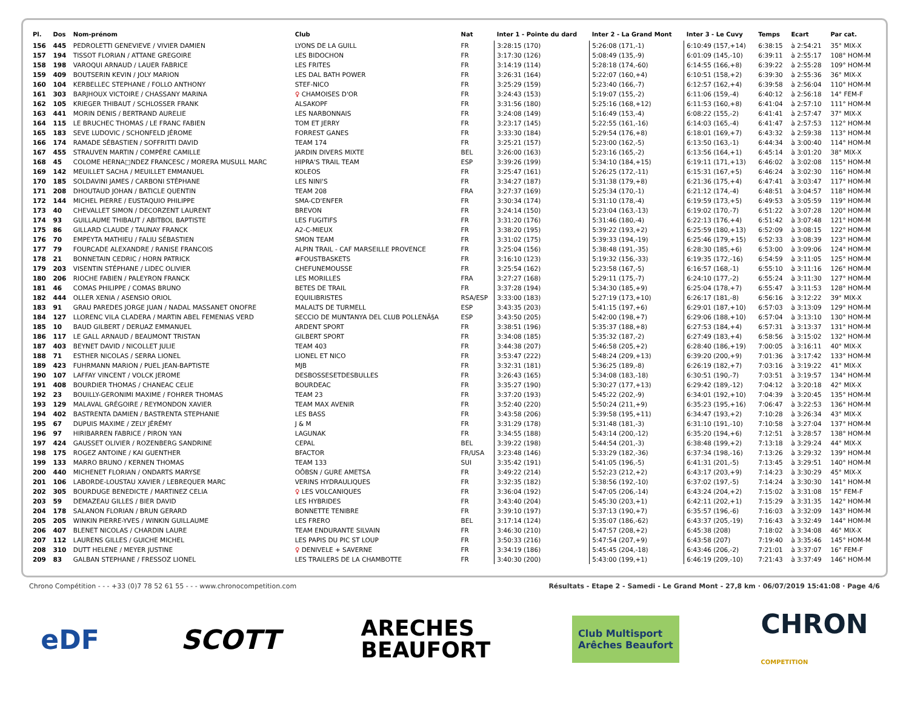| Pl. | Dos | Nom-prénom | Club | Nat | Inter 1 - Pointe du dard | Inter 2 - La Grand Mont | Inter 3 - Le Cuvy | Temps | Ecart | Par cat. |
| --- | --- | --- | --- | --- | --- | --- | --- | --- | --- | --- |
| 156 | 445 | PEDROLETTI GENEVIEVE / VIVIER DAMIEN | LYONS DE LA GUILL | FR | 3:28:15 (170) | 5:26:08 (171,-1) | 6:10:49 (157,+14) | 6:38:15 | à 2:54:21 | 35° MIX-X |
| 157 | 194 | TISSOT FLORIAN / ATTANE GREGOIRE | LES BIDOCHON | FR | 3:17:30 (126) | 5:08:49 (135,-9) | 6:01:09 (145,-10) | 6:39:11 | à 2:55:17 | 108° HOM-M |
| 158 | 198 | VAROQUI ARNAUD / LAUER FABRICE | LES FRITES | FR | 3:14:19 (114) | 5:28:18 (174,-60) | 6:14:55 (166,+8) | 6:39:22 | à 2:55:28 | 109° HOM-M |
| 159 | 409 | BOUTSERIN KEVIN / JOLY MARION | LES DAL BATH POWER | FR | 3:26:31 (164) | 5:22:07 (160,+4) | 6:10:51 (158,+2) | 6:39:30 | à 2:55:36 | 36° MIX-X |
| 160 | 104 | KERBELLEC STEPHANE / FOLLO ANTHONY | STEF-NICO | FR | 3:25:29 (159) | 5:23:40 (166,-7) | 6:12:57 (162,+4) | 6:39:58 | à 2:56:04 | 110° HOM-M |
| 161 | 303 | BARJHOUX VICTOIRE / CHASSANY MARINA | ♀ CHAMOISES D'OR | FR | 3:24:43 (153) | 5:19:07 (155,-2) | 6:11:06 (159,-4) | 6:40:12 | à 2:56:18 | 14° FEM-F |
| 162 | 105 | KRIEGER THIBAUT / SCHLOSSER FRANK | ALSAKOPF | FR | 3:31:56 (180) | 5:25:16 (168,+12) | 6:11:53 (160,+8) | 6:41:04 | à 2:57:10 | 111° HOM-M |
| 163 | 441 | MORIN DENIS / BERTRAND AURELIE | LES NARBONNAIS | FR | 3:24:08 (149) | 5:16:49 (153,-4) | 6:08:22 (155,-2) | 6:41:41 | à 2:57:47 | 37° MIX-X |
| 164 | 115 | LE BRUCHEC THOMAS / LE FRANC FABIEN | TOM ET JERRY | FR | 3:23:17 (145) | 5:22:55 (161,-16) | 6:14:03 (165,-4) | 6:41:47 | à 2:57:53 | 112° HOM-M |
| 165 | 183 | SEVE LUDOVIC / SCHONFELD JÉROME | FORREST GANES | FR | 3:33:30 (184) | 5:29:54 (176,+8) | 6:18:01 (169,+7) | 6:43:32 | à 2:59:38 | 113° HOM-M |
| 166 | 174 | RAMADE SÉBASTIEN / SOFFRITTI DAVID | TEAM 174 | FR | 3:25:21 (157) | 5:23:00 (162,-5) | 6:13:50 (163,-1) | 6:44:34 | à 3:00:40 | 114° HOM-M |
| 167 | 455 | STRAUVEN MARTIN / COMPÉRE CAMILLE | JARDIN DIVERS MIXTE | BEL | 3:26:00 (163) | 5:23:16 (165,-2) | 6:13:56 (164,+1) | 6:45:14 | à 3:01:20 | 38° MIX-X |
| 168 | 45 | COLOME HERNA□NDEZ FRANCESC / MORERA MUSULL MARC | HIPRA'S TRAIL TEAM | ESP | 3:39:26 (199) | 5:34:10 (184,+15) | 6:19:11 (171,+13) | 6:46:02 | à 3:02:08 | 115° HOM-M |
| 169 | 142 | MEUILLET SACHA / MEUILLET EMMANUEL | KOLEOS | FR | 3:25:47 (161) | 5:26:25 (172,-11) | 6:15:31 (167,+5) | 6:46:24 | à 3:02:30 | 116° HOM-M |
| 170 | 185 | SOLDAVINI JAMES / CARBONI STÉPHANE | LES NINI'S | FR | 3:34:27 (187) | 5:31:38 (179,+8) | 6:21:36 (175,+4) | 6:47:41 | à 3:03:47 | 117° HOM-M |
| 171 | 208 | DHOUTAUD JOHAN / BATICLE QUENTIN | TEAM 208 | FRA | 3:27:37 (169) | 5:25:34 (170,-1) | 6:21:12 (174,-4) | 6:48:51 | à 3:04:57 | 118° HOM-M |
| 172 | 144 | MICHEL PIERRE / EUSTAQUIO PHILIPPE | SMA-CD'ENFER | FR | 3:30:34 (174) | 5:31:10 (178,-4) | 6:19:59 (173,+5) | 6:49:53 | à 3:05:59 | 119° HOM-M |
| 173 | 40 | CHEVALLET SIMON / DECORZENT LAURENT | BREVON | FR | 3:24:14 (150) | 5:23:04 (163,-13) | 6:19:02 (170,-7) | 6:51:22 | à 3:07:28 | 120° HOM-M |
| 174 | 93 | GUILLAUME THIBAUT / ABITBOL BAPTISTE | LES FUGITIFS | FR | 3:31:20 (176) | 5:31:46 (180,-4) | 6:22:13 (176,+4) | 6:51:42 | à 3:07:48 | 121° HOM-M |
| 175 | 86 | GILLARD CLAUDE / TAUNAY FRANCK | A2-C-MIEUX | FR | 3:38:20 (195) | 5:39:22 (193,+2) | 6:25:59 (180,+13) | 6:52:09 | à 3:08:15 | 122° HOM-M |
| 176 | 70 | EMPEYTA MATHIEU / FALIU SÉBASTIEN | SMON TEAM | FR | 3:31:02 (175) | 5:39:33 (194,-19) | 6:25:46 (179,+15) | 6:52:33 | à 3:08:39 | 123° HOM-M |
| 177 | 79 | FOURCADE ALEXANDRE / RANISE FRANCOIS | ALPIN TRAIL - CAF MARSEILLE PROVENCE | FR | 3:25:04 (156) | 5:38:48 (191,-35) | 6:28:30 (185,+6) | 6:53:00 | à 3:09:06 | 124° HOM-M |
| 178 | 21 | BONNETAIN CEDRIC / HORN PATRICK | #FOUSTBASKETS | FR | 3:16:10 (123) | 5:19:32 (156,-33) | 6:19:35 (172,-16) | 6:54:59 | à 3:11:05 | 125° HOM-M |
| 179 | 203 | VISENTIN STÉPHANE / LIDEC OLIVIER | CHEFUNEMOUSSE | FR | 3:25:54 (162) | 5:23:58 (167,-5) | 6:16:57 (168,-1) | 6:55:10 | à 3:11:16 | 126° HOM-M |
| 180 | 206 | RIOCHE FABIEN / PALEYRON FRANCK | LES MORILLES | FRA | 3:27:27 (168) | 5:29:11 (175,-7) | 6:24:10 (177,-2) | 6:55:24 | à 3:11:30 | 127° HOM-M |
| 181 | 46 | COMAS PHILIPPE / COMAS BRUNO | BETES DE TRAIL | FR | 3:37:28 (194) | 5:34:30 (185,+9) | 6:25:04 (178,+7) | 6:55:47 | à 3:11:53 | 128° HOM-M |
| 182 | 444 | OLLER XENIA / ASENSIO ORIOL | EQUILIBRISTES | RSA/ESP | 3:33:00 (183) | 5:27:19 (173,+10) | 6:26:17 (181,-8) | 6:56:16 | à 3:12:22 | 39° MIX-X |
| 183 | 91 | GRAU PAREDES JORGE JUAN / NADAL MASSANET ONOFRE | MALALTS DE TURMELL | ESP | 3:43:35 (203) | 5:41:15 (197,+6) | 6:29:01 (187,+10) | 6:57:03 | à 3:13:09 | 129° HOM-M |
| 184 | 127 | LLORENC VILA CLADERA / MARTIN ABEL FEMENIAS VERD | SECCIO DE MUNTANYA DEL CLUB POLLENÃ§A | ESP | 3:43:50 (205) | 5:42:00 (198,+7) | 6:29:06 (188,+10) | 6:57:04 | à 3:13:10 | 130° HOM-M |
| 185 | 10 | BAUD GILBERT / DERUAZ EMMANUEL | ARDENT SPORT | FR | 3:38:51 (196) | 5:35:37 (188,+8) | 6:27:53 (184,+4) | 6:57:31 | à 3:13:37 | 131° HOM-M |
| 186 | 117 | LE GALL ARNAUD / BEAUMONT TRISTAN | GILBERT SPORT | FR | 3:34:08 (185) | 5:35:32 (187,-2) | 6:27:49 (183,+4) | 6:58:56 | à 3:15:02 | 132° HOM-M |
| 187 | 403 | BEYNET DAVID / NICOLLET JULIE | TEAM 403 | FR | 3:44:38 (207) | 5:46:58 (205,+2) | 6:28:40 (186,+19) | 7:00:05 | à 3:16:11 | 40° MIX-X |
| 188 | 71 | ESTHER NICOLAS / SERRA LIONEL | LIONEL ET NICO | FR | 3:53:47 (222) | 5:48:24 (209,+13) | 6:39:20 (200,+9) | 7:01:36 | à 3:17:42 | 133° HOM-M |
| 189 | 423 | FUHRMANN MARION / PUEL JEAN-BAPTISTE | MJB | FR | 3:32:31 (181) | 5:36:25 (189,-8) | 6:26:19 (182,+7) | 7:03:16 | à 3:19:22 | 41° MIX-X |
| 190 | 107 | LAFFAY VINCENT / VOLCK JEROME | DESBOSSESETDESBULLES | FR | 3:26:43 (165) | 5:34:08 (183,-18) | 6:30:51 (190,-7) | 7:03:51 | à 3:19:57 | 134° HOM-M |
| 191 | 408 | BOURDIER THOMAS / CHANEAC CELIE | BOURDEAC | FR | 3:35:27 (190) | 5:30:27 (177,+13) | 6:29:42 (189,-12) | 7:04:12 | à 3:20:18 | 42° MIX-X |
| 192 | 23 | BOUILLY-GERONIMI MAXIME / FOHRER THOMAS | TEAM 23 | FR | 3:37:20 (193) | 5:45:22 (202,-9) | 6:34:01 (192,+10) | 7:04:39 | à 3:20:45 | 135° HOM-M |
| 193 | 129 | MALAVAL GRÉGOIRE / REYMONDON XAVIER | TEAM MAX AVENIR | FR | 3:52:40 (220) | 5:50:24 (211,+9) | 6:35:23 (195,+16) | 7:06:47 | à 3:22:53 | 136° HOM-M |
| 194 | 402 | BASTRENTA DAMIEN / BASTRENTA STEPHANIE | LES BASS | FR | 3:43:58 (206) | 5:39:58 (195,+11) | 6:34:47 (193,+2) | 7:10:28 | à 3:26:34 | 43° MIX-X |
| 195 | 67 | DUPUIS MAXIME / ZELY JÉRÉMY | J & M | FR | 3:31:29 (178) | 5:31:48 (181,-3) | 6:31:10 (191,-10) | 7:10:58 | à 3:27:04 | 137° HOM-M |
| 196 | 97 | HIRIBARREN FABRICE / PIRON YAN | LAGUNAK | FR | 3:34:55 (188) | 5:43:14 (200,-12) | 6:35:20 (194,+6) | 7:12:51 | à 3:28:57 | 138° HOM-M |
| 197 | 424 | GAUSSET OLIVIER / ROZENBERG SANDRINE | CEPAL | BEL | 3:39:22 (198) | 5:44:54 (201,-3) | 6:38:48 (199,+2) | 7:13:18 | à 3:29:24 | 44° MIX-X |
| 198 | 175 | ROGEZ ANTOINE / KAI GUENTHER | BFACTOR | FR/USA | 3:23:48 (146) | 5:33:29 (182,-36) | 6:37:34 (198,-16) | 7:13:26 | à 3:29:32 | 139° HOM-M |
| 199 | 133 | MARRO BRUNO / KERNEN THOMAS | TEAM 133 | SUI | 3:35:42 (191) | 5:41:05 (196,-5) | 6:41:31 (201,-5) | 7:13:45 | à 3:29:51 | 140° HOM-M |
| 200 | 440 | MICHENET FLORIAN / ONDARTS MARYSE | OÔBSN / GURE AMETSA | FR | 3:49:22 (214) | 5:52:23 (212,+2) | 6:43:17 (203,+9) | 7:14:23 | à 3:30:29 | 45° MIX-X |
| 201 | 106 | LABORDE-LOUSTAU XAVIER / LEBREQUER MARC | VERINS HYDRAULIQUES | FR | 3:32:35 (182) | 5:38:56 (192,-10) | 6:37:02 (197,-5) | 7:14:24 | à 3:30:30 | 141° HOM-M |
| 202 | 305 | BOURDUGE BENEDICTE / MARTINEZ CELIA | ♀ LES VOLCANIQUES | FR | 3:36:04 (192) | 5:47:05 (206,-14) | 6:43:24 (204,+2) | 7:15:02 | à 3:31:08 | 15° FEM-F |
| 203 | 59 | DEMAZEAU GILLES / BIER DAVID | LES HYBRIDES | FR | 3:43:40 (204) | 5:45:30 (203,+1) | 6:42:11 (202,+1) | 7:15:29 | à 3:31:35 | 142° HOM-M |
| 204 | 178 | SALANON FLORIAN / BRUN GERARD | BONNETTE TENIBRE | FR | 3:39:10 (197) | 5:37:13 (190,+7) | 6:35:57 (196,-6) | 7:16:03 | à 3:32:09 | 143° HOM-M |
| 205 | 205 | WINKIN PIERRE-YVES / WINKIN GUILLAUME | LES FRERO | BEL | 3:17:14 (124) | 5:35:07 (186,-62) | 6:43:37 (205,-19) | 7:16:43 | à 3:32:49 | 144° HOM-M |
| 206 | 407 | BLENET NICOLAS / CHARDIN LAURE | TEAM ENDURANTE SILVAIN | FR | 3:46:30 (210) | 5:47:57 (208,+2) | 6:45:38 (208) | 7:18:02 | à 3:34:08 | 46° MIX-X |
| 207 | 112 | LAURENS GILLES / GUICHE MICHEL | LES PAPIS DU PIC ST LOUP | FR | 3:50:33 (216) | 5:47:54 (207,+9) | 6:43:58 (207) | 7:19:40 | à 3:35:46 | 145° HOM-M |
| 208 | 310 | DUTT HELENE / MEYER JUSTINE | ♀ DENIVELE + SAVERNE | FR | 3:34:19 (186) | 5:45:45 (204,-18) | 6:43:46 (206,-2) | 7:21:01 | à 3:37:07 | 16° FEM-F |
| 209 | 83 | GALBAN STEPHANE / FRESSOZ LIONEL | LES TRAILERS DE LA CHAMBOTTE | FR | 3:40:30 (200) | 5:43:00 (199,+1) | 6:46:19 (209,-10) | 7:21:43 | à 3:37:49 | 146° HOM-M |
Chrono Compétition - - - +33 (0)7 78 52 61 55 - - - www.chronocompetition.com Résultats - Etape 2 - Samedi - Le Grand Mont - 27,8 km · 06/07/2019 15:41:08 · Page 4/6
eDF SCOTT ARECHES
BEAUFORT Club Multisport
Arêches Beaufort CHRON
COMPETITION